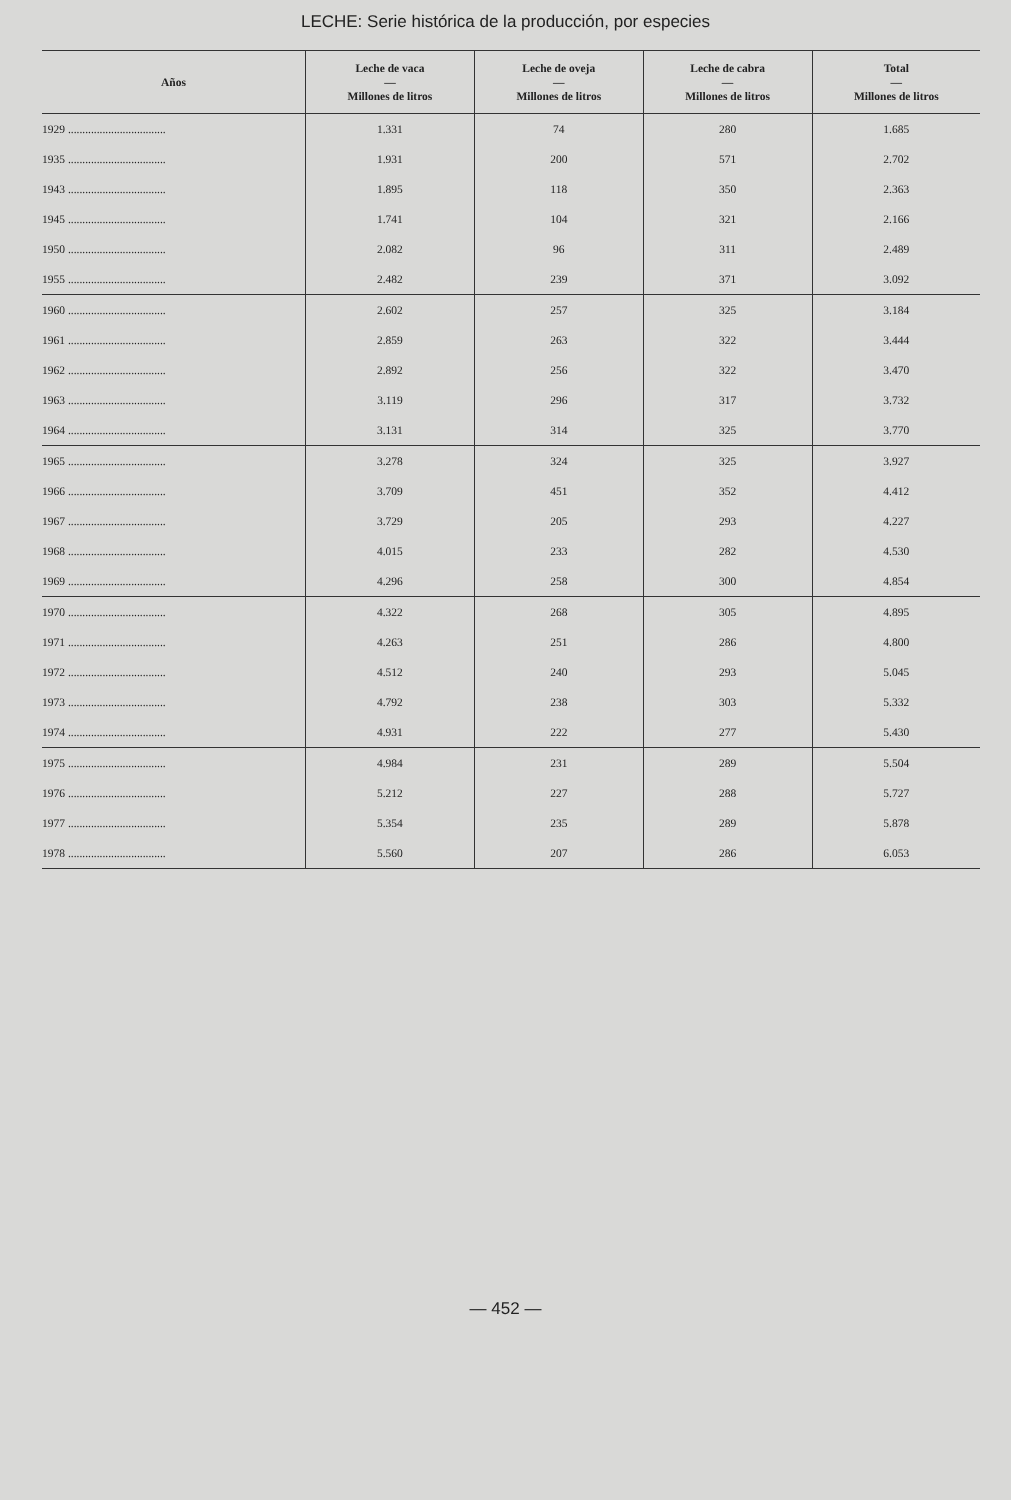LECHE: Serie histórica de la producción, por especies
| Años | Leche de vaca — Millones de litros | Leche de oveja — Millones de litros | Leche de cabra — Millones de litros | Total — Millones de litros |
| --- | --- | --- | --- | --- |
| 1929 .................................. | 1.331 | 74 | 280 | 1.685 |
| 1935 .................................. | 1.931 | 200 | 571 | 2.702 |
| 1943 .................................. | 1.895 | 118 | 350 | 2.363 |
| 1945 .................................. | 1.741 | 104 | 321 | 2.166 |
| 1950 .................................. | 2.082 | 96 | 311 | 2.489 |
| 1955 .................................. | 2.482 | 239 | 371 | 3.092 |
| 1960 .................................. | 2.602 | 257 | 325 | 3.184 |
| 1961 .................................. | 2.859 | 263 | 322 | 3.444 |
| 1962 .................................. | 2.892 | 256 | 322 | 3.470 |
| 1963 .................................. | 3.119 | 296 | 317 | 3.732 |
| 1964 .................................. | 3.131 | 314 | 325 | 3.770 |
| 1965 .................................. | 3.278 | 324 | 325 | 3.927 |
| 1966 .................................. | 3.709 | 451 | 352 | 4.412 |
| 1967 .................................. | 3.729 | 205 | 293 | 4.227 |
| 1968 .................................. | 4.015 | 233 | 282 | 4.530 |
| 1969 .................................. | 4.296 | 258 | 300 | 4.854 |
| 1970 .................................. | 4.322 | 268 | 305 | 4.895 |
| 1971 .................................. | 4.263 | 251 | 286 | 4.800 |
| 1972 .................................. | 4.512 | 240 | 293 | 5.045 |
| 1973 .................................. | 4.792 | 238 | 303 | 5.332 |
| 1974 .................................. | 4.931 | 222 | 277 | 5.430 |
| 1975 .................................. | 4.984 | 231 | 289 | 5.504 |
| 1976 .................................. | 5.212 | 227 | 288 | 5.727 |
| 1977 .................................. | 5.354 | 235 | 289 | 5.878 |
| 1978 .................................. | 5.560 | 207 | 286 | 6.053 |
— 452 —